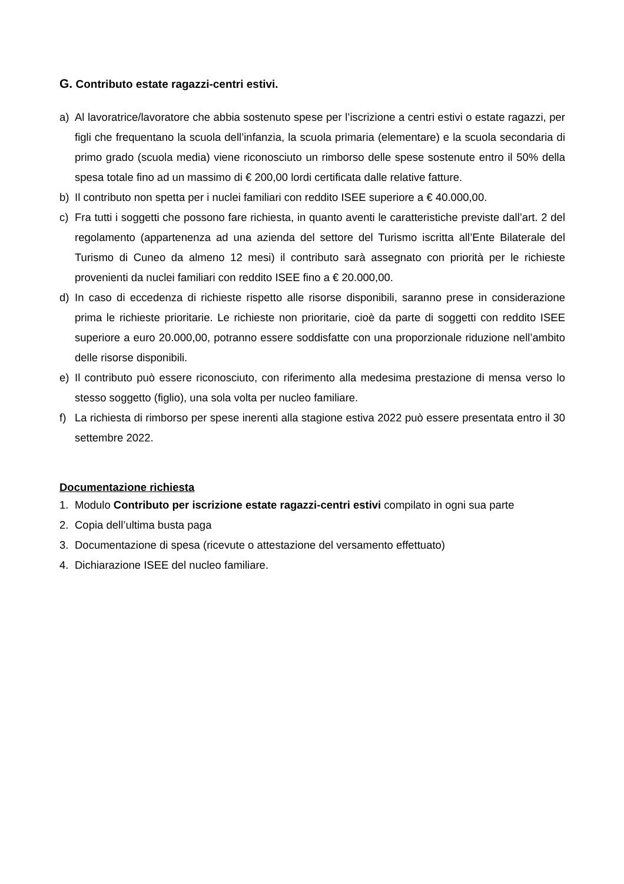G. Contributo estate ragazzi-centri estivi.
a) Al lavoratrice/lavoratore che abbia sostenuto spese per l’iscrizione a centri estivi o estate ragazzi, per figli che frequentano la scuola dell’infanzia, la scuola primaria (elementare) e la scuola secondaria di primo grado (scuola media) viene riconosciuto un rimborso delle spese sostenute entro il 50% della spesa totale fino ad un massimo di € 200,00 lordi certificata dalle relative fatture.
b) Il contributo non spetta per i nuclei familiari con reddito ISEE superiore a € 40.000,00.
c) Fra tutti i soggetti che possono fare richiesta, in quanto aventi le caratteristiche previste dall’art. 2 del regolamento (appartenenza ad una azienda del settore del Turismo iscritta all’Ente Bilaterale del Turismo di Cuneo da almeno 12 mesi) il contributo sarà assegnato con priorità per le richieste provenienti da nuclei familiari con reddito ISEE fino a € 20.000,00.
d) In caso di eccedenza di richieste rispetto alle risorse disponibili, saranno prese in considerazione prima le richieste prioritarie. Le richieste non prioritarie, cioè da parte di soggetti con reddito ISEE superiore a euro 20.000,00, potranno essere soddisfatte con una proporzionale riduzione nell’ambito delle risorse disponibili.
e) Il contributo può essere riconosciuto, con riferimento alla medesima prestazione di mensa verso lo stesso soggetto (figlio), una sola volta per nucleo familiare.
f) La richiesta di rimborso per spese inerenti alla stagione estiva 2022 può essere presentata entro il 30 settembre 2022.
Documentazione richiesta
1. Modulo Contributo per iscrizione estate ragazzi-centri estivi compilato in ogni sua parte
2. Copia dell’ultima busta paga
3. Documentazione di spesa (ricevute o attestazione del versamento effettuato)
4. Dichiarazione ISEE del nucleo familiare.